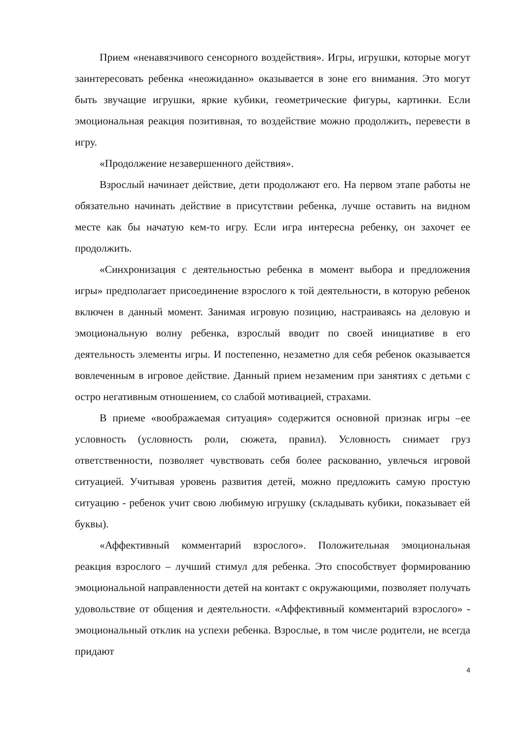Прием «ненавязчивого сенсорного воздействия». Игры, игрушки, которые могут заинтересовать ребенка «неожиданно» оказывается в зоне его внимания. Это могут быть звучащие игрушки, яркие кубики, геометрические фигуры, картинки. Если эмоциональная реакция позитивная, то воздействие можно продолжить, перевести в игру.
«Продолжение незавершенного действия».
Взрослый начинает действие, дети продолжают его. На первом этапе работы не обязательно начинать действие в присутствии ребенка, лучше оставить на видном месте как бы начатую кем-то игру. Если игра интересна ребенку, он захочет ее продолжить.
«Синхронизация с деятельностью ребенка в момент выбора и предложения игры» предполагает присоединение взрослого к той деятельности, в которую ребенок включен в данный момент. Занимая игровую позицию, настраиваясь на деловую и эмоциональную волну ребенка, взрослый вводит по своей инициативе в его деятельность элементы игры. И постепенно, незаметно для себя ребенок оказывается вовлеченным в игровое действие. Данный прием незаменим при занятиях с детьми с остро негативным отношением, со слабой мотивацией, страхами.
В приеме «воображаемая ситуация» содержится основной признак игры –ее условность (условность роли, сюжета, правил). Условность снимает груз ответственности, позволяет чувствовать себя более раскованно, увлечься игровой ситуацией. Учитывая уровень развития детей, можно предложить самую простую ситуацию - ребенок учит свою любимую игрушку (складывать кубики, показывает ей буквы).
«Аффективный комментарий взрослого». Положительная эмоциональная реакция взрослого – лучший стимул для ребенка. Это способствует формированию эмоциональной направленности детей на контакт с окружающими, позволяет получать удовольствие от общения и деятельности. «Аффективный комментарий взрослого» - эмоциональный отклик на успехи ребенка. Взрослые, в том числе родители, не всегда придают
4